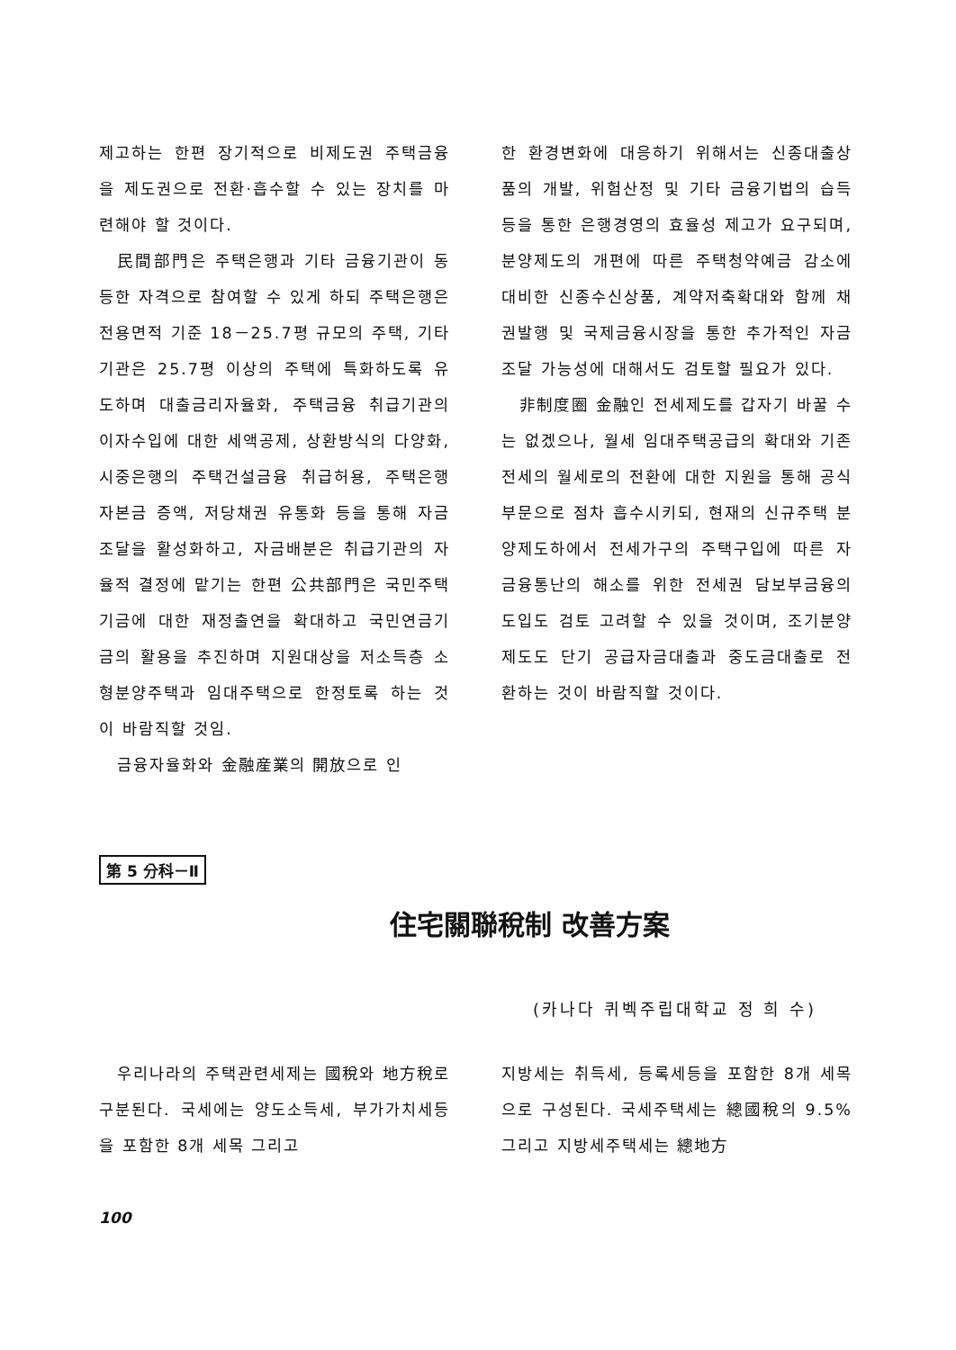제고하는 한편 장기적으로 비제도권 주택금융을 제도권으로 전환·흡수할 수 있는 장치를 마련해야 할 것이다.
民間部門은 주택은행과 기타 금융기관이 동등한 자격으로 참여할 수 있게 하되 주택은행은 전용면적 기준 18－25.7평 규모의 주택, 기타 기관은 25.7평 이상의 주택에 특화하도록 유도하며 대출금리자율화, 주택금융 취급기관의 이자수입에 대한 세액공제, 상환방식의 다양화, 시중은행의 주택건설금융 취급허용, 주택은행 자본금 증액, 저당채권 유통화 등을 통해 자금조달을 활성화하고, 자금배분은 취급기관의 자율적 결정에 맡기는 한편 公共部門은 국민주택기금에 대한 재정출연을 확대하고 국민연금기금의 활용을 추진하며 지원대상을 저소득층 소형분양주택과 임대주택으로 한정토록 하는 것이 바람직할 것임.
금융자율화와 金融産業의 開放으로 인
한 환경변화에 대응하기 위해서는 신종대출상품의 개발, 위험산정 및 기타 금융기법의 습득 등을 통한 은행경영의 효율성 제고가 요구되며, 분양제도의 개편에 따른 주택청약예금 감소에 대비한 신종수신상품, 계약저축확대와 함께 채권발행 및 국제금융시장을 통한 추가적인 자금조달 가능성에 대해서도 검토할 필요가 있다.
非制度圈 金融인 전세제도를 갑자기 바꿀 수는 없겠으나, 월세 임대주택공급의 확대와 기존 전세의 월세로의 전환에 대한 지원을 통해 공식부문으로 점차 흡수시키되, 현재의 신규주택 분양제도하에서 전세가구의 주택구입에 따른 자금융통난의 해소를 위한 전세권 담보부금융의 도입도 검토 고려할 수 있을 것이며, 조기분양제도도 단기 공급자금대출과 중도금대출로 전환하는 것이 바람직할 것이다.
第 5 分科－Ⅱ
住宅關聯稅制 改善方案
(카나다 퀴벡주립대학교 정 희 수)
우리나라의 주택관련세제는 國稅와 地方稅로 구분된다. 국세에는 양도소득세, 부가가치세등을 포함한 8개 세목 그리고
지방세는 취득세, 등록세등을 포함한 8개 세목으로 구성된다. 국세주택세는 總國稅의 9.5% 그리고 지방세주택세는 總地方
100